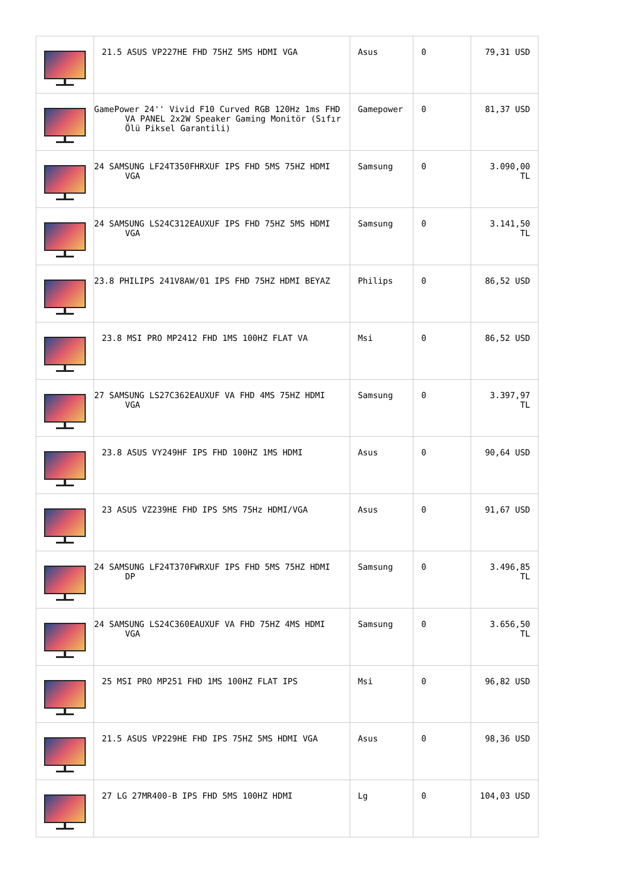| | 21.5 ASUS VP227HE FHD 75HZ 5MS HDMI VGA | Asus | 0 | 79,31 USD |
| | GamePower 24'' Vivid F10 Curved RGB 120Hz 1ms FHD VA PANEL 2x2W Speaker Gaming Monitör (Sıfır Ölü Piksel Garantili) | Gamepower | 0 | 81,37 USD |
| | 24 SAMSUNG LF24T350FHRXUF IPS FHD 5MS 75HZ HDMI VGA | Samsung | 0 | 3.090,00 TL |
| | 24 SAMSUNG LS24C312EAUXUF IPS FHD 75HZ 5MS HDMI VGA | Samsung | 0 | 3.141,50 TL |
| | 23.8 PHILIPS 241V8AW/01 IPS FHD 75HZ HDMI BEYAZ | Philips | 0 | 86,52 USD |
| | 23.8 MSI PRO MP2412 FHD 1MS 100HZ FLAT VA | Msi | 0 | 86,52 USD |
| | 27 SAMSUNG LS27C362EAUXUF VA FHD 4MS 75HZ HDMI VGA | Samsung | 0 | 3.397,97 TL |
| | 23.8 ASUS VY249HF IPS FHD 100HZ 1MS HDMI | Asus | 0 | 90,64 USD |
| | 23 ASUS VZ239HE FHD IPS 5MS 75Hz HDMI/VGA | Asus | 0 | 91,67 USD |
| | 24 SAMSUNG LF24T370FWRXUF IPS FHD 5MS 75HZ HDMI DP | Samsung | 0 | 3.496,85 TL |
| | 24 SAMSUNG LS24C360EAUXUF VA FHD 75HZ 4MS HDMI VGA | Samsung | 0 | 3.656,50 TL |
| | 25 MSI PRO MP251 FHD 1MS 100HZ FLAT IPS | Msi | 0 | 96,82 USD |
| | 21.5 ASUS VP229HE FHD IPS 75HZ 5MS HDMI VGA | Asus | 0 | 98,36 USD |
| | 27 LG 27MR400-B IPS FHD 5MS 100HZ HDMI | Lg | 0 | 104,03 USD |